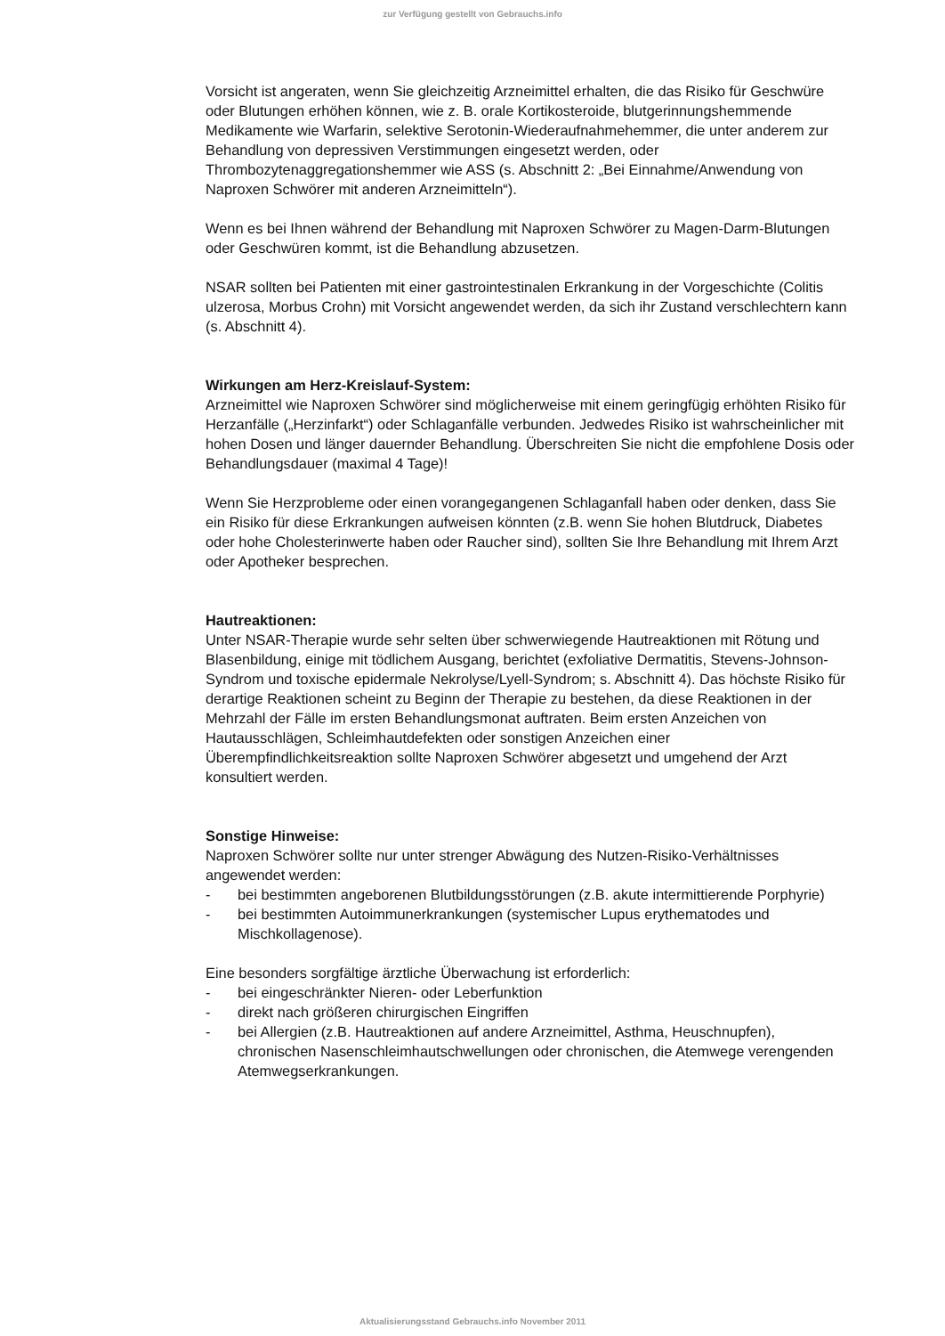zur Verfügung gestellt von Gebrauchs.info
Vorsicht ist angeraten, wenn Sie gleichzeitig Arzneimittel erhalten, die das Risiko für Geschwüre oder Blutungen erhöhen können, wie z. B. orale Kortikosteroide, blutgerinnungshemmende Medikamente wie Warfarin, selektive Serotonin-Wiederaufnahmehemmer, die unter anderem zur Behandlung von depressiven Verstimmungen eingesetzt werden, oder Thrombozytenaggregationshemmer wie ASS (s. Abschnitt 2: „Bei Einnahme/Anwendung von Naproxen Schwörer mit anderen Arzneimitteln“).
Wenn es bei Ihnen während der Behandlung mit Naproxen Schwörer zu Magen-Darm-Blutungen oder Geschwüren kommt, ist die Behandlung abzusetzen.
NSAR sollten bei Patienten mit einer gastrointestinalen Erkrankung in der Vorgeschichte (Colitis ulzerosa, Morbus Crohn) mit Vorsicht angewendet werden, da sich ihr Zustand verschlechtern kann (s. Abschnitt 4).
Wirkungen am Herz-Kreislauf-System:
Arzneimittel wie Naproxen Schwörer sind möglicherweise mit einem geringfügig erhöhten Risiko für Herzanfälle („Herzinfarkt“) oder Schlaganfälle verbunden. Jedwedes Risiko ist wahrscheinlicher mit hohen Dosen und länger dauernder Behandlung. Überschreiten Sie nicht die empfohlene Dosis oder Behandlungsdauer (maximal 4 Tage)!
Wenn Sie Herzprobleme oder einen vorangegangenen Schlaganfall haben oder denken, dass Sie ein Risiko für diese Erkrankungen aufweisen könnten (z.B. wenn Sie hohen Blutdruck, Diabetes oder hohe Cholesterinwerte haben oder Raucher sind), sollten Sie Ihre Behandlung mit Ihrem Arzt oder Apotheker besprechen.
Hautreaktionen:
Unter NSAR-Therapie wurde sehr selten über schwerwiegende Hautreaktionen mit Rötung und Blasenbildung, einige mit tödlichem Ausgang, berichtet (exfoliative Dermatitis, Stevens-Johnson-Syndrom und toxische epidermale Nekrolyse/Lyell-Syndrom; s. Abschnitt 4). Das höchste Risiko für derartige Reaktionen scheint zu Beginn der Therapie zu bestehen, da diese Reaktionen in der Mehrzahl der Fälle im ersten Behandlungsmonat auftraten. Beim ersten Anzeichen von Hautausschlägen, Schleimhautdefekten oder sonstigen Anzeichen einer Überempfindlichkeitsreaktion sollte Naproxen Schwörer abgesetzt und umgehend der Arzt konsultiert werden.
Sonstige Hinweise:
Naproxen Schwörer sollte nur unter strenger Abwägung des Nutzen-Risiko-Verhältnisses angewendet werden:
- bei bestimmten angeborenen Blutbildungsstörungen (z.B. akute intermittierende Porphyrie)
- bei bestimmten Autoimmunerkrankungen (systemischer Lupus erythematodes und Mischkollagenose).
Eine besonders sorgfältige ärztliche Überwachung ist erforderlich:
- bei eingeschränkter Nieren- oder Leberfunktion
- direkt nach größeren chirurgischen Eingriffen
- bei Allergien (z.B. Hautreaktionen auf andere Arzneimittel, Asthma, Heuschnupfen), chronischen Nasenschleimhautschwellungen oder chronischen, die Atemwege verengenden Atemwegserkrankungen.
Aktualisierungsstand Gebrauchs.info November 2011